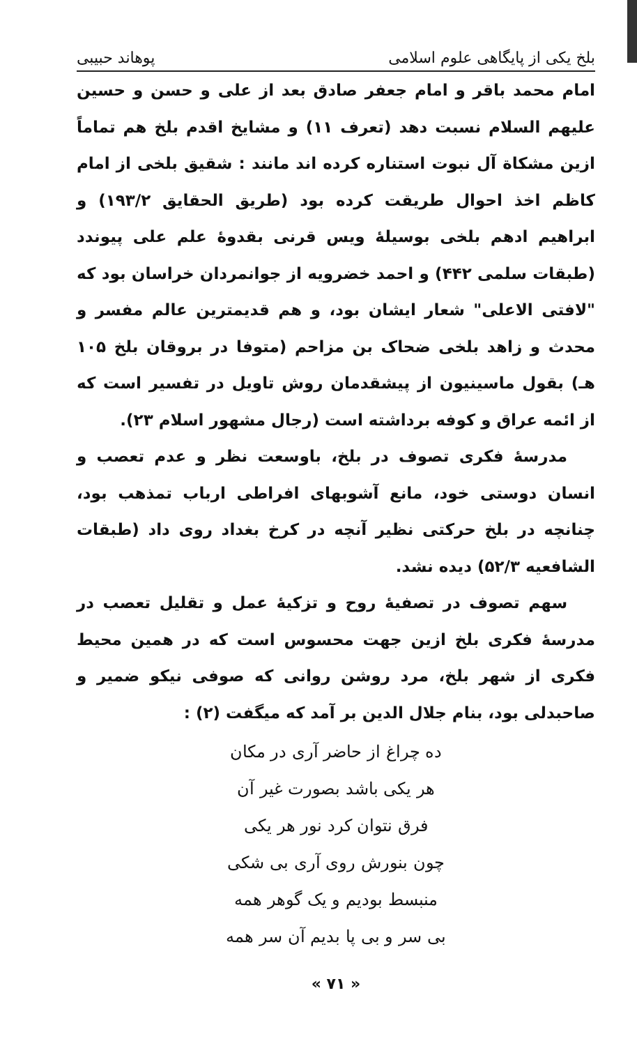بلخ یکی از پایگاهی علوم اسلامی پوهاند حبیبی
امام محمد باقر و امام جعفر صادق بعد از علی و حسن و حسین علیهم السلام نسبت دهد (تعرف ۱۱) و مشایخ اقدم بلخ هم تماماً ازین مشکاة آل نبوت استناره کرده اند مانند : شقیق بلخی از امام کاظم اخذ احوال طریقت کرده بود (طریق الحقایق ۱۹۳/۲) و ابراهیم ادهم بلخی بوسیلهٔ ویس قرنی بقدوهٔ علم علی پیوندد (طبقات سلمی ۴۴۲) و احمد خضرویه از جوانمردان خراسان بود که "لافتی الاعلی" شعار ایشان بود، و هم قدیمترین عالم مفسر و محدث و زاهد بلخی ضحاک بن مزاحم (متوفا در بروقان بلخ ۱۰۵ هـ) بقول ماسینیون از پیشقدمان روش تاویل در تفسیر است که از ائمه عراق و کوفه برداشته است (رجال مشهور اسلام ۲۳).
مدرسهٔ فکری تصوف در بلخ، باوسعت نظر و عدم تعصب و انسان دوستی خود، مانع آشوبهای افراطی ارباب تمذهب بود، چنانچه در بلخ حرکتی نظیر آنچه در کرخ بغداد روی داد (طبقات الشافعیه ۵۲/۳) دیده نشد.
سهم تصوف در تصفیهٔ روح و تزکیهٔ عمل و تقلیل تعصب در مدرسهٔ فکری بلخ ازین جهت محسوس است که در همین محیط فکری از شهر بلخ، مرد روشن روانی که صوفی نیکو ضمیر و صاحبدلی بود، بنام جلال الدین بر آمد که میگفت (۲) :
ده چراغ از حاضر آری در مکان
هر یکی باشد بصورت غیر آن
فرق نتوان کرد نور هر یکی
چون بنورش روی آری بی شکی
منبسط بودیم و یک گوهر همه
بی سر و بی پا بدیم آن سر همه
« ۷۱ »